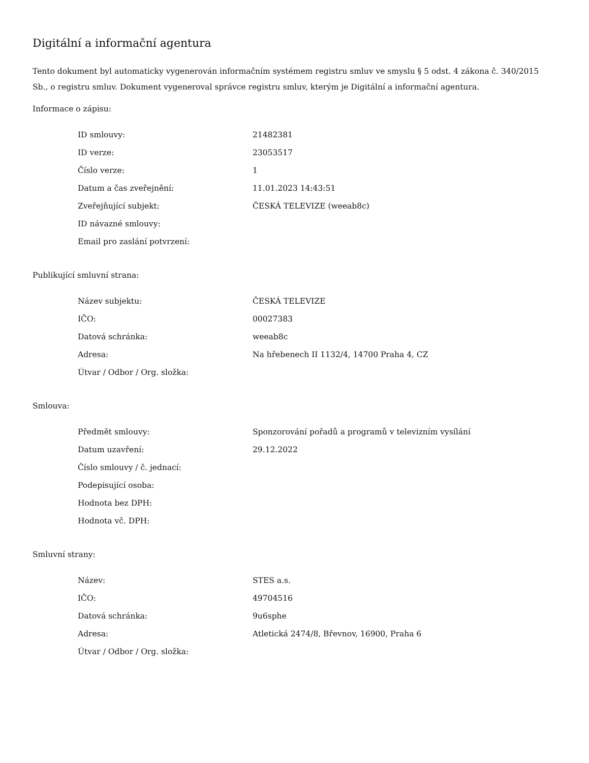Digitální a informační agentura
Tento dokument byl automaticky vygenerován informačním systémem registru smluv ve smyslu § 5 odst. 4 zákona č. 340/2015 Sb., o registru smluv. Dokument vygeneroval správce registru smluv, kterým je Digitální a informační agentura.
Informace o zápisu:
| ID smlouvy: | 21482381 |
| ID verze: | 23053517 |
| Číslo verze: | 1 |
| Datum a čas zveřejnění: | 11.01.2023 14:43:51 |
| Zveřejňující subjekt: | ČESKÁ TELEVIZE (weeab8c) |
| ID návazné smlouvy: | |
| Email pro zaslání potvrzení: | |
Publikující smluvní strana:
| Název subjektu: | ČESKÁ TELEVIZE |
| IČO: | 00027383 |
| Datová schránka: | weeab8c |
| Adresa: | Na hřebenech II 1132/4, 14700 Praha 4, CZ |
| Útvar / Odbor / Org. složka: | |
Smlouva:
| Předmět smlouvy: | Sponzorování pořadů a programů v televizním vysílání |
| Datum uzavření: | 29.12.2022 |
| Číslo smlouvy / č. jednací: | |
| Podepisující osoba: | |
| Hodnota bez DPH: | |
| Hodnota vč. DPH: | |
Smluvní strany:
| Název: | STES a.s. |
| IČO: | 49704516 |
| Datová schránka: | 9u6sphe |
| Adresa: | Atletická 2474/8, Břevnov, 16900, Praha 6 |
| Útvar / Odbor / Org. složka: | |